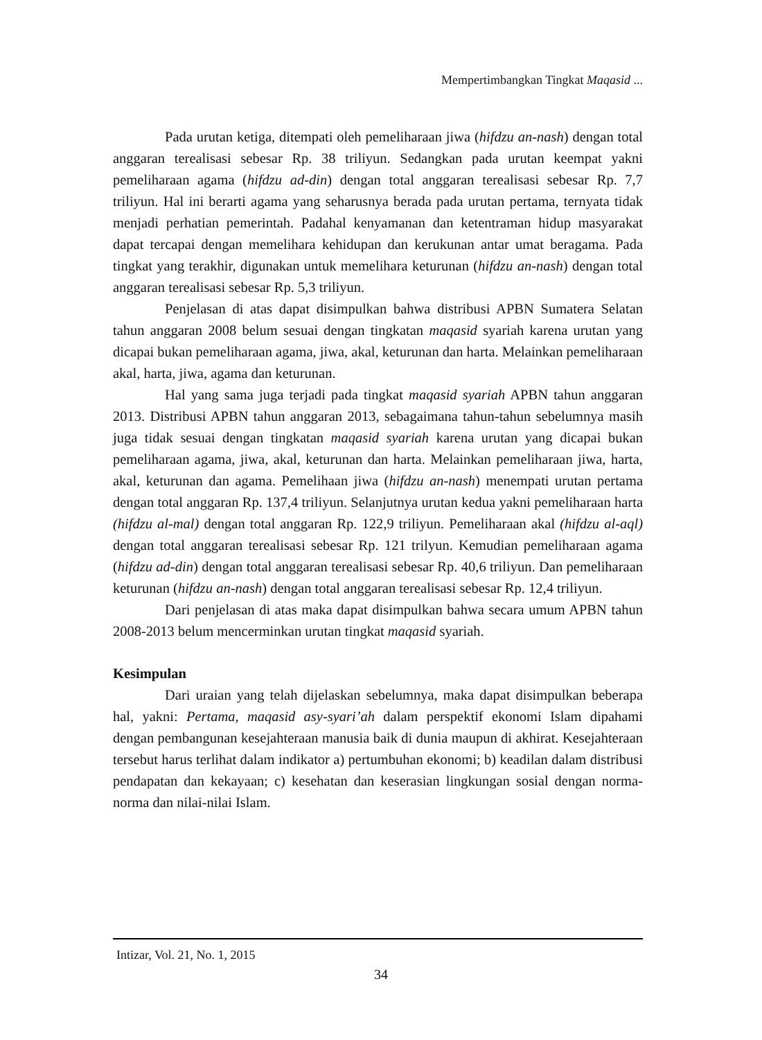Mempertimbangkan Tingkat Maqasid ...
Pada urutan ketiga, ditempati oleh pemeliharaan jiwa (hifdzu an-nash) dengan total anggaran terealisasi sebesar Rp. 38 triliyun. Sedangkan pada urutan keempat yakni pemeliharaan agama (hifdzu ad-din) dengan total anggaran terealisasi sebesar Rp. 7,7 triliyun. Hal ini berarti agama yang seharusnya berada pada urutan pertama, ternyata tidak menjadi perhatian pemerintah. Padahal kenyamanan dan ketentraman hidup masyarakat dapat tercapai dengan memelihara kehidupan dan kerukunan antar umat beragama. Pada tingkat yang terakhir, digunakan untuk memelihara keturunan (hifdzu an-nash) dengan total anggaran terealisasi sebesar Rp. 5,3 triliyun.
Penjelasan di atas dapat disimpulkan bahwa distribusi APBN Sumatera Selatan tahun anggaran 2008 belum sesuai dengan tingkatan maqasid syariah karena urutan yang dicapai bukan pemeliharaan agama, jiwa, akal, keturunan dan harta. Melainkan pemeliharaan akal, harta, jiwa, agama dan keturunan.
Hal yang sama juga terjadi pada tingkat maqasid syariah APBN tahun anggaran 2013. Distribusi APBN tahun anggaran 2013, sebagaimana tahun-tahun sebelumnya masih juga tidak sesuai dengan tingkatan maqasid syariah karena urutan yang dicapai bukan pemeliharaan agama, jiwa, akal, keturunan dan harta. Melainkan pemeliharaan jiwa, harta, akal, keturunan dan agama. Pemelihaan jiwa (hifdzu an-nash) menempati urutan pertama dengan total anggaran Rp. 137,4 triliyun. Selanjutnya urutan kedua yakni pemeliharaan harta (hifdzu al-mal) dengan total anggaran Rp. 122,9 triliyun. Pemeliharaan akal (hifdzu al-aql) dengan total anggaran terealisasi sebesar Rp. 121 trilyun. Kemudian pemeliharaan agama (hifdzu ad-din) dengan total anggaran terealisasi sebesar Rp. 40,6 triliyun. Dan pemeliharaan keturunan (hifdzu an-nash) dengan total anggaran terealisasi sebesar Rp. 12,4 triliyun.
Dari penjelasan di atas maka dapat disimpulkan bahwa secara umum APBN tahun 2008-2013 belum mencerminkan urutan tingkat maqasid syariah.
Kesimpulan
Dari uraian yang telah dijelaskan sebelumnya, maka dapat disimpulkan beberapa hal, yakni: Pertama, maqasid asy-syari’ah dalam perspektif ekonomi Islam dipahami dengan pembangunan kesejahteraan manusia baik di dunia maupun di akhirat. Kesejahteraan tersebut harus terlihat dalam indikator a) pertumbuhan ekonomi; b) keadilan dalam distribusi pendapatan dan kekayaan; c) kesehatan dan keserasian lingkungan sosial dengan norma-norma dan nilai-nilai Islam.
Intizar, Vol. 21, No. 1, 2015
34